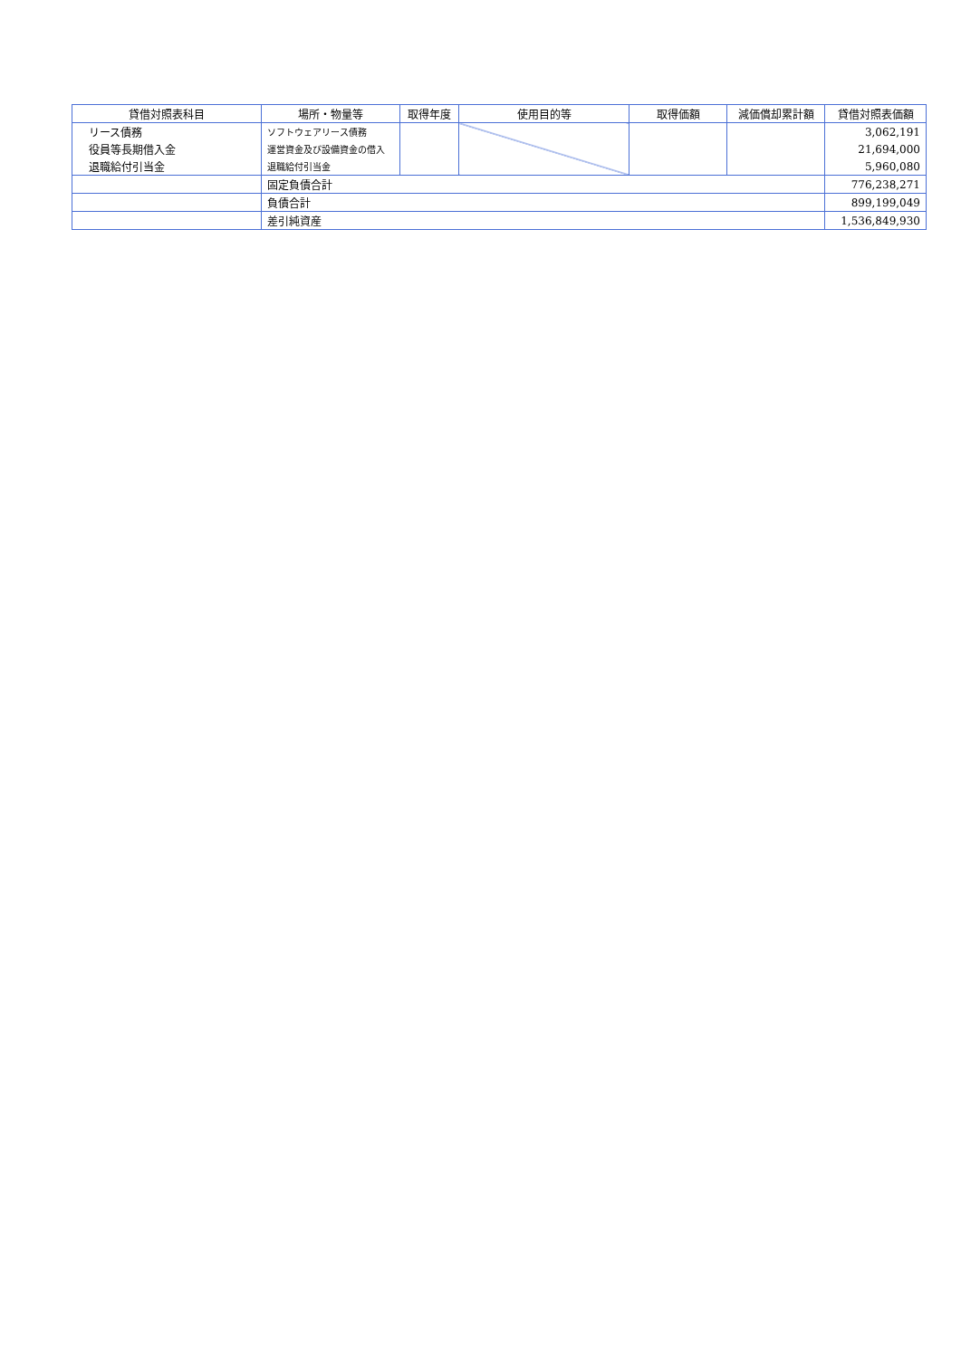| 貸借対照表科目 | 場所・物量等 | 取得年度 | 使用目的等 | 取得価額 | 減価償却累計額 | 貸借対照表価額 |
| --- | --- | --- | --- | --- | --- | --- |
| リース債務 | ソフトウェアリース債務 | | | | | 3,062,191 |
| 役員等長期借入金 | 運営資金及び設備資金の借入 | | | | | 21,694,000 |
| 退職給付引当金 | 退職給付引当金 | | | | | 5,960,080 |
| | 固定負債合計 | | | | | 776,238,271 |
| | 負債合計 | | | | | 899,199,049 |
| | 差引純資産 | | | | | 1,536,849,930 |